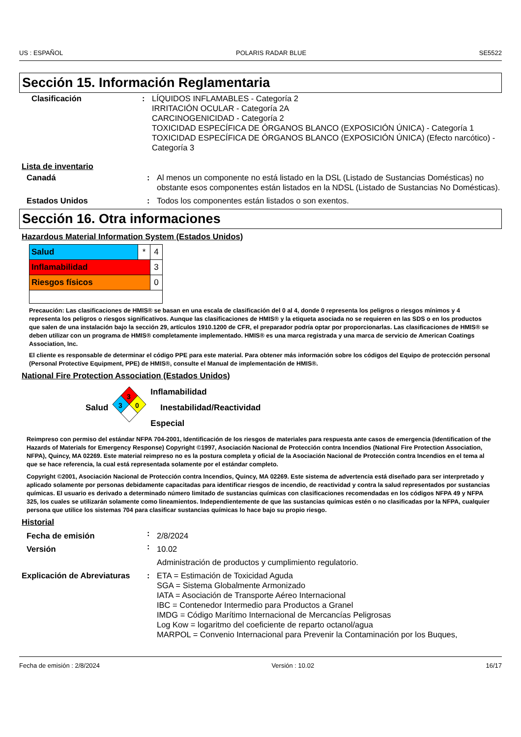US : ESPAÑOL POLARIS RADAR BLUE SE5522
Sección 15. Información Reglamentaria
| Clasificación | : | LÍQUIDOS INFLAMABLES - Categoría 2 IRRITACIÓN OCULAR - Categoría 2A CARCINOGENICIDAD - Categoría 2 TOXICIDAD ESPECÍFICA DE ÓRGANOS BLANCO (EXPOSICIÓN ÚNICA) - Categoría 1 TOXICIDAD ESPECÍFICA DE ÓRGANOS BLANCO (EXPOSICIÓN ÚNICA) (Efecto narcótico) - Categoría 3 |
Lista de inventario
| Canadá | : | Al menos un componente no está listado en la DSL (Listado de Sustancias Domésticas) no obstante esos componentes están listados en la NDSL (Listado de Sustancias No Domésticas). |
| Estados Unidos | : | Todos los componentes están listados o son exentos. |
Sección 16. Otra informaciones
Hazardous Material Information System (Estados Unidos)
| Salud | * | 4 |
| Inflamabilidad | | 3 |
| Riesgos físicos | | 0 |
Precaución: Las clasificaciones de HMIS® se basan en una escala de clasificación del 0 al 4, donde 0 representa los peligros o riesgos mínimos y 4 representa los peligros o riesgos significativos. Aunque las clasificaciones de HMIS® y la etiqueta asociada no se requieren en las SDS o en los productos que salen de una instalación bajo la sección 29, artículos 1910.1200 de CFR, el preparador podría optar por proporcionarlas. Las clasificaciones de HMIS® se deben utilizar con un programa de HMIS® completamente implementado. HMIS® es una marca registrada y una marca de servicio de American Coatings Association, Inc.
El cliente es responsable de determinar el código PPE para este material. Para obtener más información sobre los códigos del Equipo de protección personal (Personal Protective Equipment, PPE) de HMIS®, consulte el Manual de implementación de HMIS®.
National Fire Protection Association (Estados Unidos)
Salud
3
3
0
Inflamabilidad
Inestabilidad/Reactividad
Especial
Reimpreso con permiso del estándar NFPA 704-2001, Identificación de los riesgos de materiales para respuesta ante casos de emergencia (Identification of the Hazards of Materials for Emergency Response) Copyright ©1997, Asociación Nacional de Protección contra Incendios (National Fire Protection Association, NFPA), Quincy, MA 02269. Este material reimpreso no es la postura completa y oficial de la Asociación Nacional de Protección contra Incendios en el tema al que se hace referencia, la cual está representada solamente por el estándar completo.
Copyright ©2001, Asociación Nacional de Protección contra Incendios, Quincy, MA 02269. Este sistema de advertencia está diseñado para ser interpretado y aplicado solamente por personas debidamente capacitadas para identificar riesgos de incendio, de reactividad y contra la salud representados por sustancias químicas. El usuario es derivado a determinado número limitado de sustancias químicas con clasificaciones recomendadas en los códigos NFPA 49 y NFPA 325, los cuales se utilizarán solamente como lineamientos. Independientemente de que las sustancias químicas estén o no clasificadas por la NFPA, cualquier persona que utilice los sistemas 704 para clasificar sustancias químicas lo hace bajo su propio riesgo.
Historial
| Fecha de emisión | : | 2/8/2024 |
| Versión | : | 10.02 |
| | | Administración de productos y cumplimiento regulatorio. |
| Explicación de Abreviaturas | : | ETA = Estimación de Toxicidad Aguda SGA = Sistema Globalmente Armonizado IATA = Asociación de Transporte Aéreo Internacional IBC = Contenedor Intermedio para Productos a Granel IMDG = Código Marítimo Internacional de Mercancías Peligrosas Log Kow = logaritmo del coeficiente de reparto octanol/agua MARPOL = Convenio Internacional para Prevenir la Contaminación por los Buques, |
Fecha de emisión : 2/8/2024 Versión : 10.02 16/17